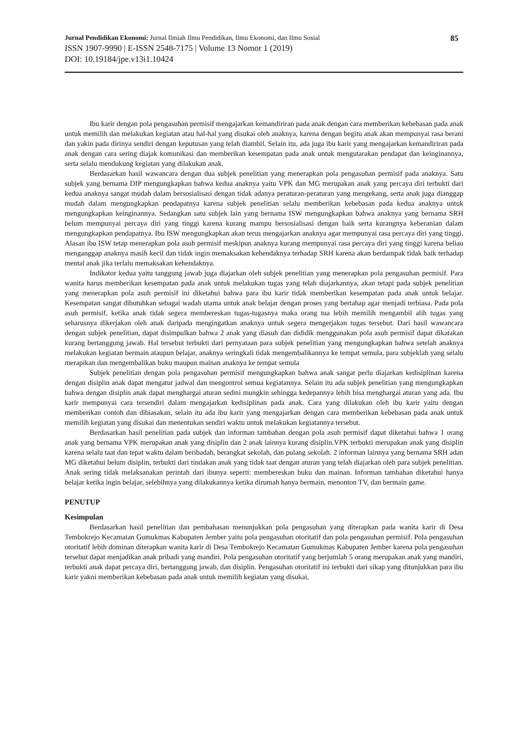Jurnal Pendidikan Ekonomi: Jurnal Ilmiah Ilmu Pendidikan, Ilmu Ekonomi, dan Ilmu Sosial 85
ISSN 1907-9990 | E-ISSN 2548-7175 | Volume 13 Nomor 1 (2019)
DOI: 10.19184/jpe.v13i1.10424
Ibu karir dengan pola pengasuhan permisif mengajarkan kemandiriran pada anak dengan cara memberikan kebebasan pada anak untuk memilih dan melakukan kegiatan atau hal-hal yang disukai oleh anaknya, karena dengan begitu anak akan mempunyai rasa berani dan yakin pada dirinya sendiri dengan keputusan yang telah diambil. Selain itu, ada juga ibu karir yang mengajarkan kemandiriran pada anak dengan cara sering diajak komunikasi dan memberikan kesempatan pada anak untuk mengutarakan pendapat dan keinginannya, serta selalu mendukung kegiatan yang dilakukan anak.
Berdasarkan hasil wawancara dengan dua subjek penelitian yang menerapkan pola pengasuhan permisif pada anaknya. Satu subjek yang bernama DIP mengungkapkan bahwa kedua anaknya yaitu VPK dan MG merupakan anak yang percaya diri terbukti dari kedua anaknya sangat mudah dalam bersosialisasi dengan tidak adanya peraturan-peraturan yang mengekang, serta anak juga dianggap mudah dalam mengungkapkan pendapatnya karena subjek penelitian selalu memberikan kebebasan pada kedua anaknya untuk mengungkapkan keinginannya. Sedangkan satu subjek lain yang bernama ISW mengungkapkan bahwa anaknya yang bernama SRH belum mempunyai percaya diri yang tinggi karena kurang mampu bersosialisasi dengan baik serta kurangnya keberanian dalam mengungkapkan pendapatnya. Ibu ISW mengungkapkan akan terus mengajarkan anaknya agar mempunyai rasa percaya diri yang tinggi. Alasan ibu ISW tetap menerapkan pola asuh permisif meskipun anaknya kurang mempunyai rasa percaya diri yang tinggi karena beliau menganggap anaknya masih kecil dan tidak ingin memaksakan kehendaknya terhadap SRH karena akan berdampak tidak baik terhadap mental anak jika terlalu memaksakan kehendaknya.
Indikator kedua yaitu tanggung jawab juga diajarkan oleh subjek penelitian yang menerapkan pola pengasuhan permisif. Para wanita harus memberikan kesempatan pada anak untuk melakukan tugas yang telah diajarkannya, akan tetapi pada subjek penelitian yang menerapkan pola asuh permisif ini diketahui bahwa para ibu karir tidak memberikan kesempatan pada anak untuk belajar. Kesempatan sangat dibutuhkan sebagai wadah utama untuk anak belajar dengan proses yang bertahap agar menjadi terbiasa. Pada pola asuh permisif, ketika anak tidak segera membereskan tugas-tugasnya maka orang tua lebih memilih mengambil alih tugas yang seharusnya dikerjakan oleh anak daripada mengingatkan anaknya untuk segera mengerjakan tugas tersebut. Dari hasil wawancara dengan subjek penelitian, dapat disimpulkan bahwa 2 anak yang diasuh dan dididik menggunakan pola asuh permisif dapat dikatakan kurang bertanggung jawab. Hal tersebut terbukti dari pernyataan para subjek penelitian yang mengungkapkan bahwa setelah anaknya melakukan kegiatan bermain ataupun belajar, anaknya seringkali tidak mengembalikannya ke tempat semula, para subjeklah yang selalu merapikan dan mengembalikan buku maupun mainan anaknya ke tempat semula
Subjek penelitian dengan pola pengasuhan permisif mengungkapkan bahwa anak sangat perlu diajarkan kedisiplinan karena dengan disiplin anak dapat mengatur jadwal dan mengontrol semua kegiatannya. Selain itu ada subjek penelitian yang mengungkapkan bahwa dengan disiplin anak dapat menghargai aturan sedini mungkin sehingga kedepannya lebih bisa menghargai aturan yang ada. Ibu karir mempunyai cara tersendiri dalam mengajarkan kedisiplinan pada anak. Cara yang dilakukan oleh ibu karir yaitu dengan memberikan contoh dan dibiasakan, selain itu ada ibu karir yang mengajarkan dengan cara memberikan kebebasan pada anak untuk memilih kegiatan yang disukai dan menentukan sendiri waktu untuk melakukan kegiatannya tersebut.
Berdasarkan hasil penelitian pada subjek dan informan tambahan dengan pola asuh permisif dapat diketahui bahwa 1 orang anak yang bernama VPK merupakan anak yang disiplin dan 2 anak lainnya kurang disiplin.VPK terbukti merupakan anak yang disiplin karena selalu taat dan tepat waktu dalam beribadah, berangkat sekolah, dan pulang sekolah. 2 informan lainnya yang bernama SRH adan MG diketahui belum disiplin, terbukti dari tindakan anak yang tidak taat dengan aturan yang telah diajarkan oleh para subjek penelitian. Anak sering tidak melaksanakan perintah dari ibunya seperti: membereskan buku dan mainan. Informan tambahan diketahui hanya belajar ketika ingin belajar, selebihnya yang dilakukannya ketika dirumah hanya bermain, menonton TV, dan bermain game.
PENUTUP
Kesimpulan
Berdasarkan hasil penelitian dan pembahasan menunjukkan pola pengasuhan yang diterapkan pada wanita karir di Desa Tembokrejo Kecamatan Gumukmas Kabupaten Jember yaitu pola pengasuhan otoritatif dan pola pengasuhan permisif. Pola pengasuhan otoritatif lebih dominan diterapkan wanita karir di Desa Tembokrejo Kecamatan Gumukmas Kabupaten Jember karena pola pengasuhan tersebut dapat menjadikan anak pribadi yang mandiri. Pola pengasuhan otoritatif yang berjumlah 5 orang merupakan anak yang mandiri, terbukti anak dapat percaya diri, bertanggung jawab, dan disiplin. Pengasuhan otoritatif ini terbukti dari sikap yang ditunjukkan para ibu karir yakni memberikan kebebasan pada anak untuk memilih kegiatan yang disukai,